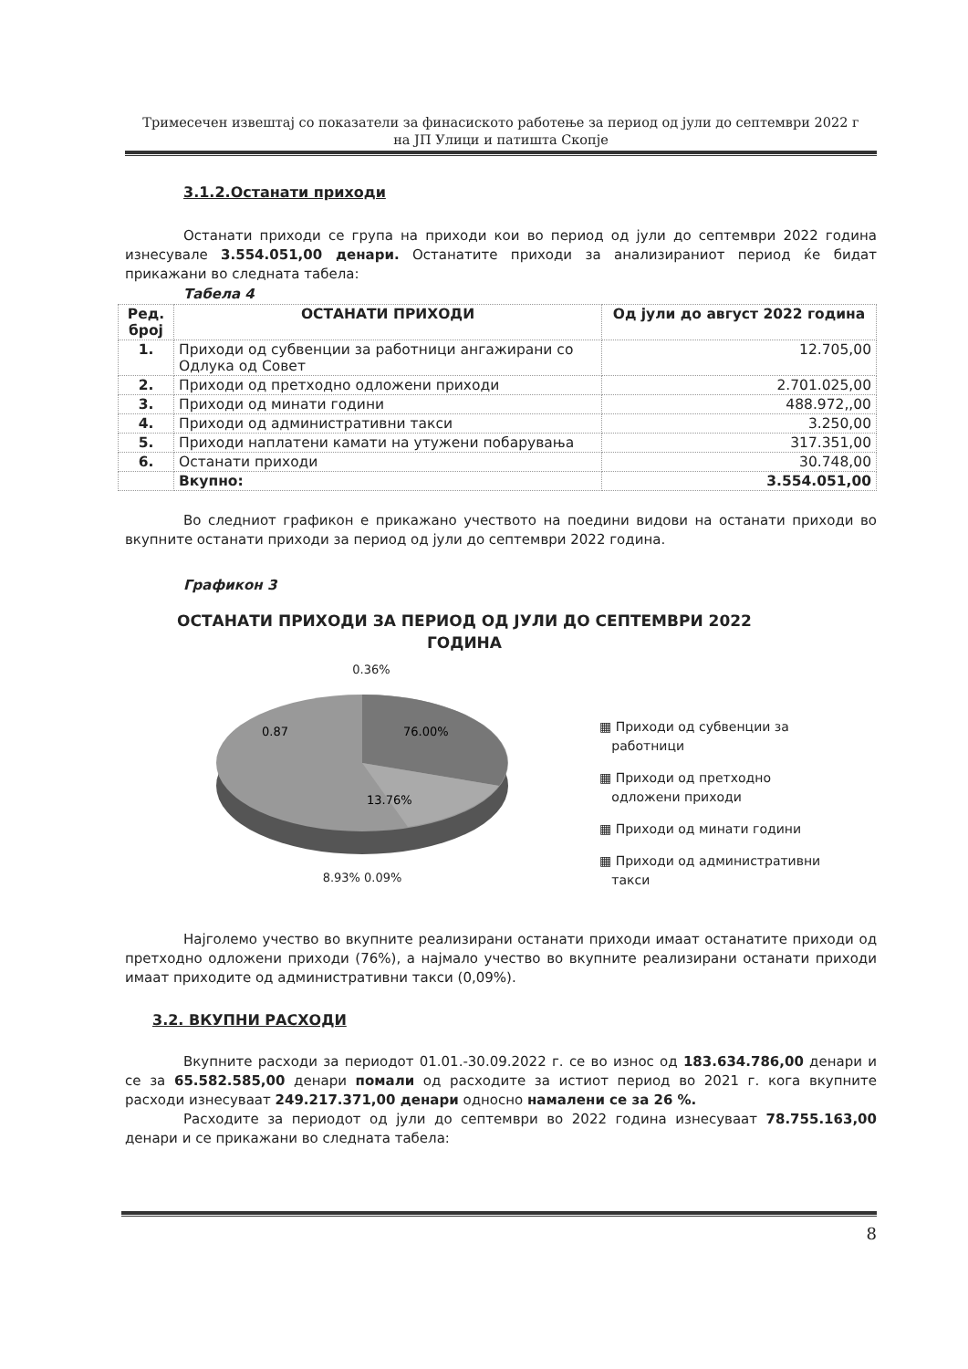Тримесечен извештај со показатели за финасиското работење за период од јули до септември 2022 г
на ЈП Улици и патишта Скопје
3.1.2.Останати приходи
Останати приходи се група на приходи кои во период од јули до септември 2022 година изнесувале 3.554.051,00 денари. Останатите приходи за анализираниот период ќе бидат прикажани во следната табела:
Табела 4
| Ред. број | ОСТАНАТИ ПРИХОДИ | Од јули до август 2022 година |
| --- | --- | --- |
| 1. | Приходи од субвенции за работници ангажирани со Одлука од Совет | 12.705,00 |
| 2. | Приходи од претходно одложени приходи | 2.701.025,00 |
| 3. | Приходи од минати години | 488.972,,00 |
| 4. | Приходи од административни такси | 3.250,00 |
| 5. | Приходи наплатени камати на утужени побарувања | 317.351,00 |
| 6. | Останати приходи | 30.748,00 |
| | Вкупно: | 3.554.051,00 |
Во следниот графикон е прикажано учеството на поедини видови на останати приходи во вкупните останати приходи за период од јули до септември 2022 година.
Графикон 3
ОСТАНАТИ ПРИХОДИ ЗА ПЕРИОД ОД ЈУЛИ ДО СЕПТЕМВРИ 2022
ГОДИНА
0.36%
0.87
76.00%
13.76%
8.93% 0.09%
▦ Приходи од субвенции за
работници
▦ Приходи од претходно
одложени приходи
▦ Приходи од минати години
▦ Приходи од административни
такси
Најголемо учество во вкупните реализирани останати приходи имаат останатите приходи од претходно одложени приходи (76%), а најмало учество во вкупните реализирани останати приходи имаат приходите од административни такси (0,09%).
3.2. ВКУПНИ РАСХОДИ
Вкупните расходи за периодот 01.01.-30.09.2022 г. се во износ од 183.634.786,00 денари и се за 65.582.585,00 денари помали од расходите за истиот период во 2021 г. кога вкупните расходи изнесуваат 249.217.371,00 денари односно намалени се за 26 %.
Расходите за периодот од јули до септември во 2022 година изнесуваат 78.755.163,00 денари и се прикажани во следната табела:
8